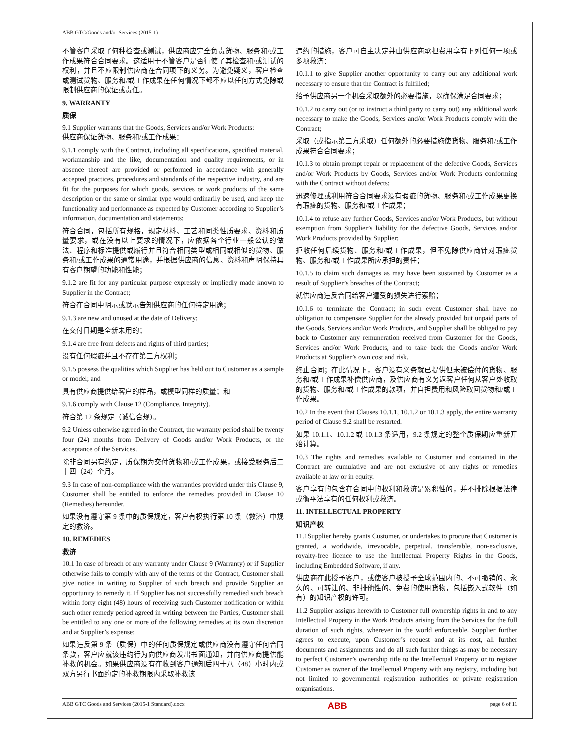ABB GTC/Goods and/or Services (2015-1)
不管客户采取了何种检查或测试，供应商应完全负责货物、服务和/或工作成果符合合同要求。这适用于不管客户是否行使了其检查和/或测试的权利，并且不应限制供应商在合同项下的义务。为避免疑义，客户检查或测试货物、服务和/或工作成果在任何情况下都不应以任何方式免除或限制供应商的保证或责任。
9. WARRANTY
质保
9.1 Supplier warrants that the Goods, Services and/or Work Products:
供应商保证货物、服务和/或工作成果：
9.1.1 comply with the Contract, including all specifications, specified material, workmanship and the like, documentation and quality requirements, or in absence thereof are provided or performed in accordance with generally accepted practices, procedures and standards of the respective industry, and are fit for the purposes for which goods, services or work products of the same description or the same or similar type would ordinarily be used, and keep the functionality and performance as expected by Customer according to Supplier’s information, documentation and statements;
符合合同，包括所有规格，规定材料、工艺和同类性质要求、资料和质量要求，或在没有以上要求的情况下，应依据各个行业一般公认的做法、程序和标准提供或履行并且符合相同类型或相同或相似的货物、服务和/或工作成果的通常用途，并根据供应商的信息、资料和声明保持具有客户期望的功能和性能；
9.1.2 are fit for any particular purpose expressly or impliedly made known to Supplier in the Contract;
符合在合同中明示或默示告知供应商的任何特定用途；
9.1.3 are new and unused at the date of Delivery;
在交付日期是全新未用的；
9.1.4 are free from defects and rights of third parties;
没有任何瑕疵并且不存在第三方权利；
9.1.5 possess the qualities which Supplier has held out to Customer as a sample or model; and
具有供应商提供给客户的样品，或模型同样的质量；和
9.1.6 comply with Clause 12 (Compliance, Integrity).
符合第 12 条规定（诚信合规）。
9.2 Unless otherwise agreed in the Contract, the warranty period shall be twenty four (24) months from Delivery of Goods and/or Work Products, or the acceptance of the Services.
除非合同另有约定，质保期为交付货物和/或工作成果，或接受服务后二十四（24）个月。
9.3 In case of non-compliance with the warranties provided under this Clause 9, Customer shall be entitled to enforce the remedies provided in Clause 10 (Remedies) hereunder.
如果没有遵守第 9 条中的质保规定，客户有权执行第 10 条（救济）中规定的救济。
10. REMEDIES
救济
10.1 In case of breach of any warranty under Clause 9 (Warranty) or if Supplier otherwise fails to comply with any of the terms of the Contract, Customer shall give notice in writing to Supplier of such breach and provide Supplier an opportunity to remedy it. If Supplier has not successfully remedied such breach within forty eight (48) hours of receiving such Customer notification or within such other remedy period agreed in writing between the Parties, Customer shall be entitled to any one or more of the following remedies at its own discretion and at Supplier’s expense:
如果违反第 9 条（质保）中的任何质保规定或供应商没有遵守任何合同条款，客户应就该违约行为向供应商发出书面通知，并向供应商提供能补救的机会。如果供应商没有在收到客户通知后四十八（48）小时内或双方另行书面约定的补救期限内采取补救该
违约的措施，客户可自主决定并由供应商承担费用享有下列任何一项或多项救济：
10.1.1 to give Supplier another opportunity to carry out any additional work necessary to ensure that the Contract is fulfilled;
给予供应商另一个机会采取额外的必要措施，以确保满足合同要求；
10.1.2 to carry out (or to instruct a third party to carry out) any additional work necessary to make the Goods, Services and/or Work Products comply with the Contract;
采取（或指示第三方采取）任何额外的必要措施使货物、服务和/或工作成果符合合同要求；
10.1.3 to obtain prompt repair or replacement of the defective Goods, Services and/or Work Products by Goods, Services and/or Work Products conforming with the Contract without defects;
迅速修理或利用符合合同要求没有瑕疵的货物、服务和/或工作成果更换有瑕疵的货物、服务和/或工作成果；
10.1.4 to refuse any further Goods, Services and/or Work Products, but without exemption from Supplier’s liability for the defective Goods, Services and/or Work Products provided by Supplier;
拒收任何后续货物、服务和/或工作成果，但不免除供应商针对瑕疵货物、服务和/或工作成果所应承担的责任；
10.1.5 to claim such damages as may have been sustained by Customer as a result of Supplier’s breaches of the Contract;
就供应商违反合同给客户遭受的损失进行索赔；
10.1.6 to terminate the Contract; in such event Customer shall have no obligation to compensate Supplier for the already provided but unpaid parts of the Goods, Services and/or Work Products, and Supplier shall be obliged to pay back to Customer any remuneration received from Customer for the Goods, Services and/or Work Products, and to take back the Goods and/or Work Products at Supplier’s own cost and risk.
终止合同；在此情况下，客户没有义务就已提供但未被偿付的货物、服务和/或工作成果补偿供应商，及供应商有义务返客户任何从客户处收取的货物、服务和/或工作成果的款项，并自担费用和风险取回货物和/或工作成果。
10.2 In the event that Clauses 10.1.1, 10.1.2 or 10.1.3 apply, the entire warranty period of Clause 9.2 shall be restarted.
如果 10.1.1、10.1.2 或 10.1.3 条适用，9.2 条规定的整个质保期应重新开始计算。
10.3 The rights and remedies available to Customer and contained in the Contract are cumulative and are not exclusive of any rights or remedies available at law or in equity.
客户享有的包含在合同中的权利和救济是累积性的，并不排除根据法律或衡平法享有的任何权利或救济。
11. INTELLECTUAL PROPERTY
知识产权
11.1Supplier hereby grants Customer, or undertakes to procure that Customer is granted, a worldwide, irrevocable, perpetual, transferable, non-exclusive, royalty-free licence to use the Intellectual Property Rights in the Goods, including Embedded Software, if any.
供应商在此授予客户，或使客户被授予全球范围内的、不可撤销的、永久的、可转让的、非排他性的、免费的使用货物，包括嵌入式软件（如有）的知识产权的许可。
11.2 Supplier assigns herewith to Customer full ownership rights in and to any Intellectual Property in the Work Products arising from the Services for the full duration of such rights, wherever in the world enforceable. Supplier further agrees to execute, upon Customer’s request and at its cost, all further documents and assignments and do all such further things as may be necessary to perfect Customer’s ownership title to the Intellectual Property or to register Customer as owner of the Intellectual Property with any registry, including but not limited to governmental registration authorities or private registration organisations.
ABB GTC Goods and Services (2015-1 Standard).docx ABB page 6 of 11